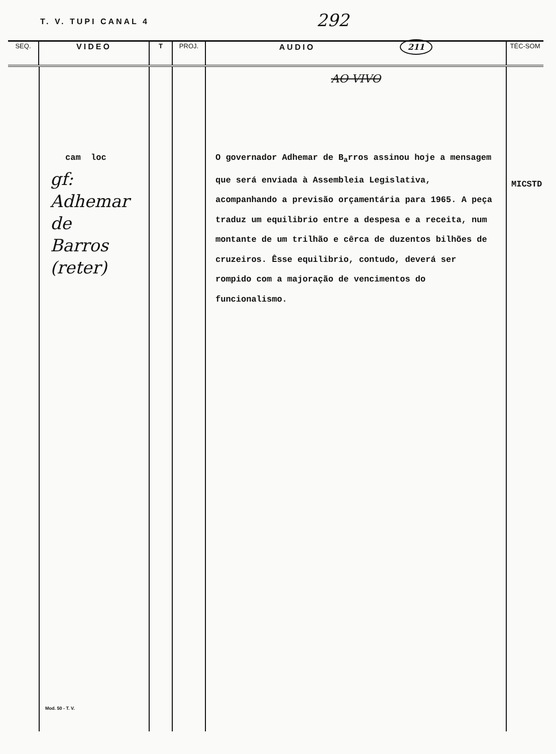T. V. TUPI CANAL 4
292
| SEQ. | VIDEO | T | PROJ. | AUDIO 211 | TÉC-SOM |
| --- | --- | --- | --- | --- | --- |
| | cam loc gf: Adhemar de Barros (reter) Mod. 50 - T. V. | | | AO VIVO O governador Adhemar de B<sub>a</sub>rros assinou hoje a mensagem que será enviada à Assembleia Legislativa, acompanhando a previsão orçamentária para 1965. A peça traduz um equilibrio entre a despesa e a receita, num montante de um trilhão e cêrca de duzentos bilhões de cruzeiros. Êsse equilibrio, contudo, deverá ser rompido com a majoração de vencimentos do funcionalismo. | MICSTD |